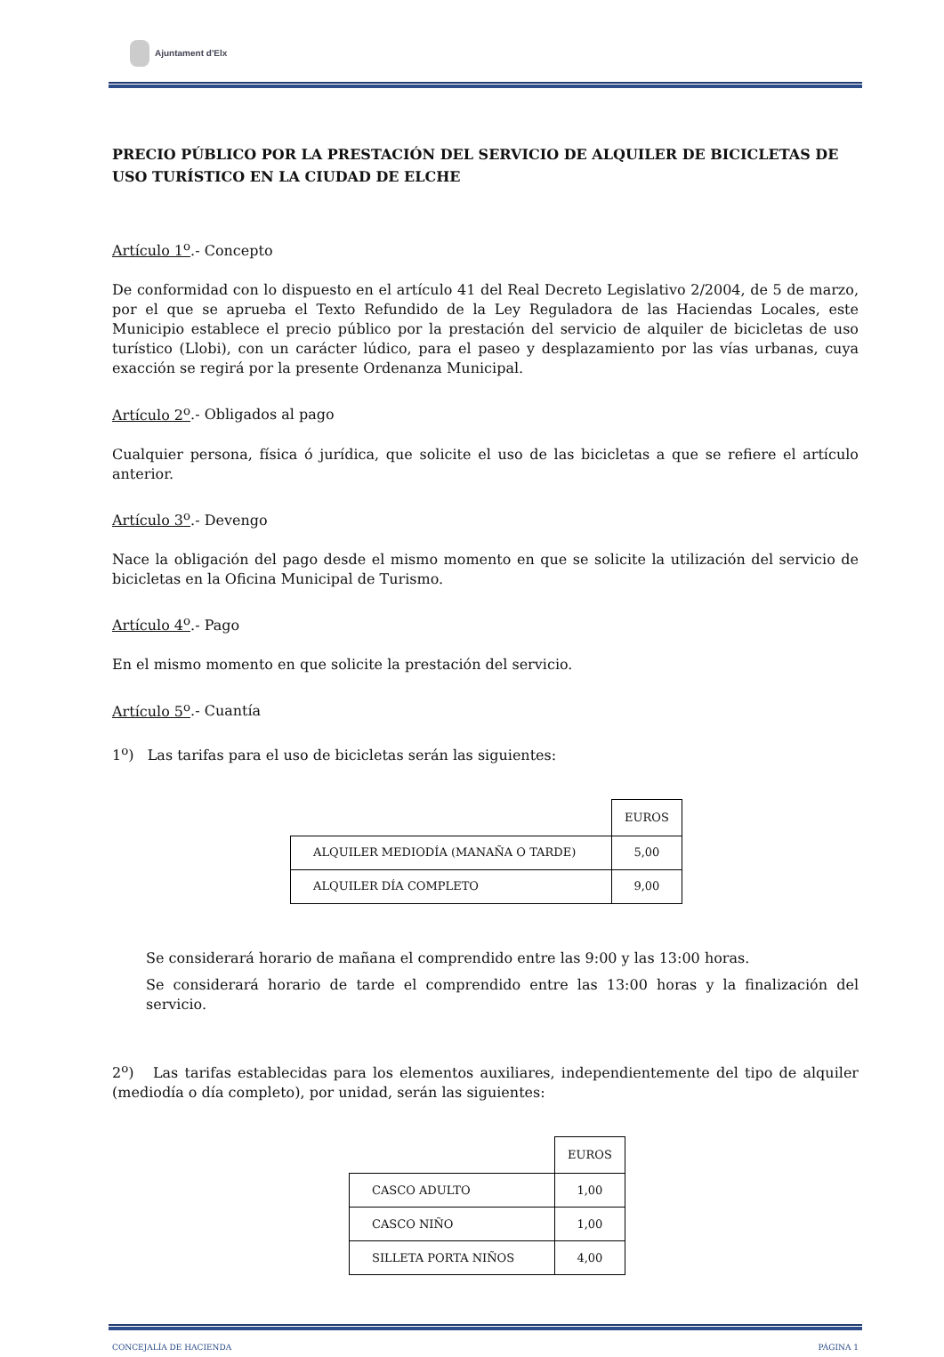Ajuntament d'Elx
PRECIO PÚBLICO POR LA PRESTACIÓN DEL SERVICIO DE ALQUILER DE BICICLETAS DE USO TURÍSTICO EN LA CIUDAD DE ELCHE
Artículo 1<sup>o</sup>.- Concepto
De conformidad con lo dispuesto en el artículo 41 del Real Decreto Legislativo 2/2004, de 5 de marzo, por el que se aprueba el Texto Refundido de la Ley Reguladora de las Haciendas Locales, este Municipio establece el precio público por la prestación del servicio de alquiler de bicicletas de uso turístico (Llobi), con un carácter lúdico, para el paseo y desplazamiento por las vías urbanas, cuya exacción se regirá por la presente Ordenanza Municipal.
Artículo 2<sup>o</sup>.- Obligados al pago
Cualquier persona, física ó jurídica, que solicite el uso de las bicicletas a que se refiere el artículo anterior.
Artículo 3<sup>o</sup>.- Devengo
Nace la obligación del pago desde el mismo momento en que se solicite la utilización del servicio de bicicletas en la Oficina Municipal de Turismo.
Artículo 4<sup>o</sup>.- Pago
En el mismo momento en que solicite la prestación del servicio.
Artículo 5<sup>o</sup>.- Cuantía
1<sup>o</sup>) Las tarifas para el uso de bicicletas serán las siguientes:
| | EUROS |
| ALQUILER MEDIODÍA (MANAÑA O TARDE) | 5,00 |
| ALQUILER DÍA COMPLETO | 9,00 |
Se considerará horario de mañana el comprendido entre las 9:00 y las 13:00 horas.
Se considerará horario de tarde el comprendido entre las 13:00 horas y la finalización del servicio.
2<sup>o</sup>) Las tarifas establecidas para los elementos auxiliares, independientemente del tipo de alquiler (mediodía o día completo), por unidad, serán las siguientes:
| | EUROS |
| CASCO ADULTO | 1,00 |
| CASCO NIÑO | 1,00 |
| SILLETA PORTA NIÑOS | 4,00 |
CONCEJALÍA DE HACIENDA PÁGINA 1